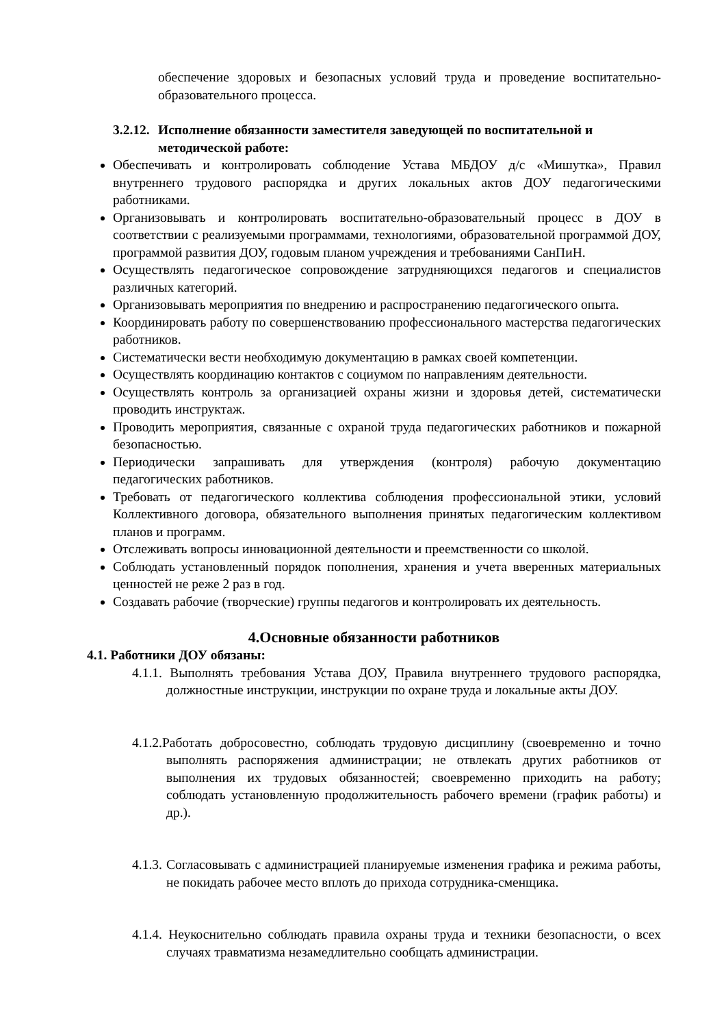обеспечение здоровых и безопасных условий труда и проведение воспитательно-образовательного процесса.
3.2.12. Исполнение обязанности заместителя заведующей по воспитательной и
методической работе:
Обеспечивать и контролировать соблюдение Устава МБДОУ д/с «Мишутка», Правил внутреннего трудового распорядка и других локальных актов ДОУ педагогическими работниками.
Организовывать и контролировать воспитательно-образовательный процесс в ДОУ в соответствии с реализуемыми программами, технологиями, образовательной программой ДОУ, программой развития ДОУ, годовым планом учреждения и требованиями СанПиН.
Осуществлять педагогическое сопровождение затрудняющихся педагогов и специалистов различных категорий.
Организовывать мероприятия по внедрению и распространению педагогического опыта.
Координировать работу по совершенствованию профессионального мастерства педагогических работников.
Систематически вести необходимую документацию в рамках своей компетенции.
Осуществлять координацию контактов с социумом по направлениям деятельности.
Осуществлять контроль за организацией охраны жизни и здоровья детей, систематически проводить инструктаж.
Проводить мероприятия, связанные с охраной труда педагогических работников и пожарной безопасностью.
Периодически запрашивать для утверждения (контроля) рабочую документацию педагогических работников.
Требовать от педагогического коллектива соблюдения профессиональной этики, условий Коллективного договора, обязательного выполнения принятых педагогическим коллективом планов и программ.
Отслеживать вопросы инновационной деятельности и преемственности со школой.
Соблюдать установленный порядок пополнения, хранения и учета вверенных материальных ценностей не реже 2 раз в год.
Создавать рабочие (творческие) группы педагогов и контролировать их деятельность.
4.Основные обязанности работников
4.1. Работники ДОУ обязаны:
4.1.1. Выполнять требования Устава ДОУ, Правила внутреннего трудового распорядка, должностные инструкции, инструкции по охране труда и локальные акты ДОУ.
4.1.2.Работать добросовестно, соблюдать трудовую дисциплину (своевременно и точно выполнять распоряжения администрации; не отвлекать других работников от выполнения их трудовых обязанностей; своевременно приходить на работу; соблюдать установленную продолжительность рабочего времени (график работы) и др.).
4.1.3. Согласовывать с администрацией планируемые изменения графика и режима работы, не покидать рабочее место вплоть до прихода сотрудника-сменщика.
4.1.4. Неукоснительно соблюдать правила охраны труда и техники безопасности, о всех случаях травматизма незамедлительно сообщать администрации.